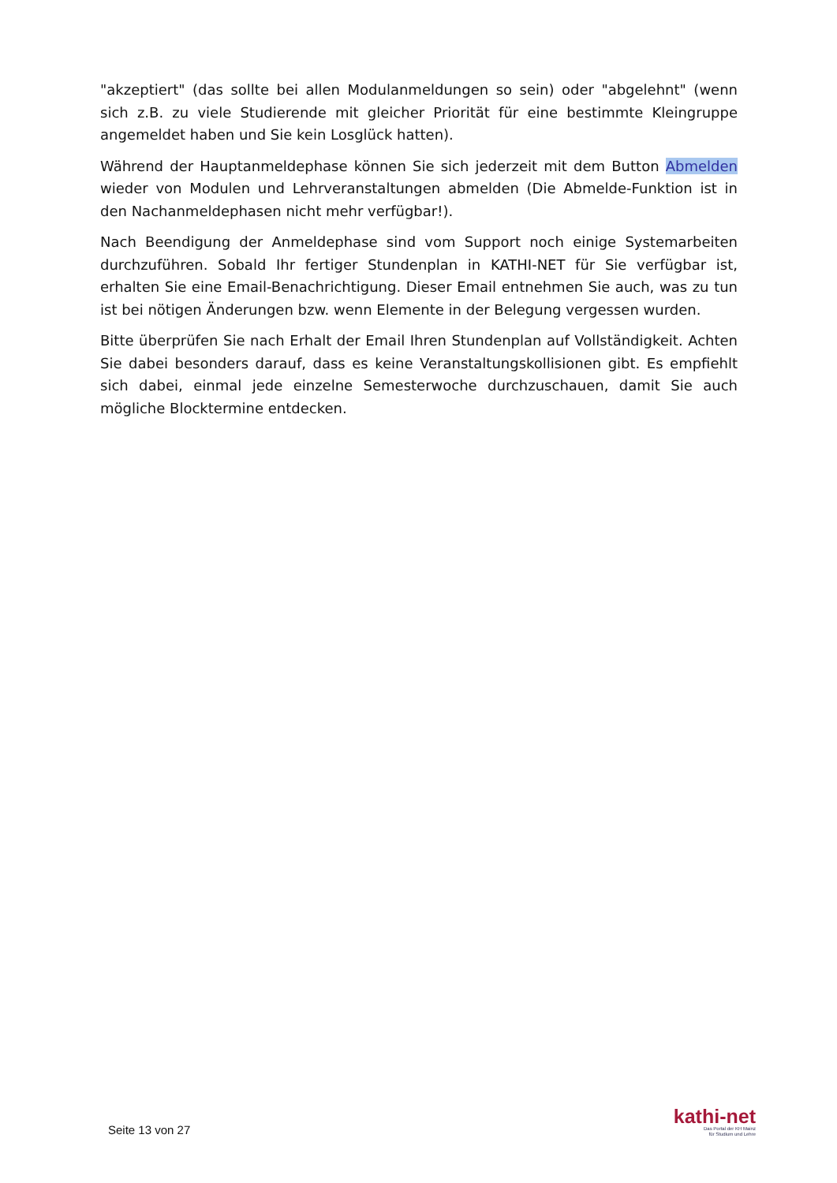"akzeptiert" (das sollte bei allen Modulanmeldungen so sein) oder "abgelehnt" (wenn sich z.B. zu viele Studierende mit gleicher Priorität für eine bestimmte Kleingruppe angemeldet haben und Sie kein Losglück hatten).
Während der Hauptanmeldephase können Sie sich jederzeit mit dem Button Abmelden wieder von Modulen und Lehrveranstaltungen abmelden (Die Abmelde-Funktion ist in den Nachanmeldephasen nicht mehr verfügbar!).
Nach Beendigung der Anmeldephase sind vom Support noch einige Systemarbeiten durchzuführen. Sobald Ihr fertiger Stundenplan in KATHI-NET für Sie verfügbar ist, erhalten Sie eine Email-Benachrichtigung. Dieser Email entnehmen Sie auch, was zu tun ist bei nötigen Änderungen bzw. wenn Elemente in der Belegung vergessen wurden.
Bitte überprüfen Sie nach Erhalt der Email Ihren Stundenplan auf Vollständigkeit. Achten Sie dabei besonders darauf, dass es keine Veranstaltungskollisionen gibt. Es empfiehlt sich dabei, einmal jede einzelne Semesterwoche durchzuschauen, damit Sie auch mögliche Blocktermine entdecken.
Seite 13 von 27
kathi-net
Das Portal der KH Mainz
für Studium und Lehre